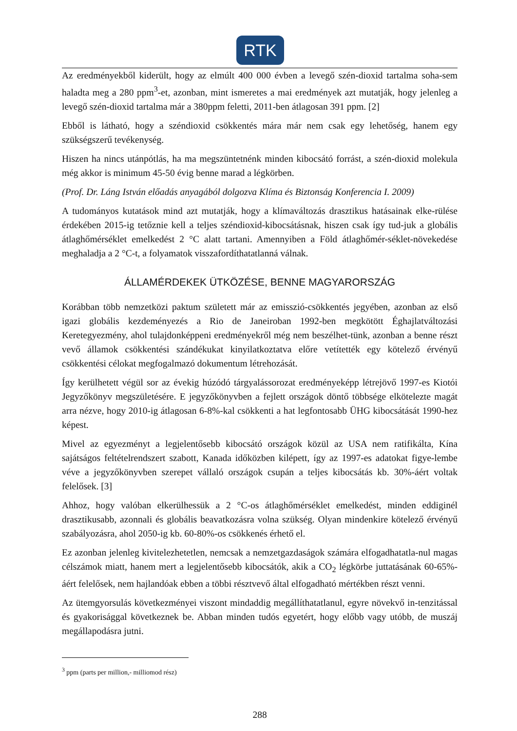RTK
Az eredményekből kiderült, hogy az elmúlt 400 000 évben a levegő szén-dioxid tartalma soha-sem haladta meg a 280 ppm<sup>3</sup>-et, azonban, mint ismeretes a mai eredmények azt mutatják, hogy jelenleg a levegő szén-dioxid tartalma már a 380ppm feletti, 2011-ben átlagosan 391 ppm. [2]
Ebből is látható, hogy a széndioxid csökkentés mára már nem csak egy lehetőség, hanem egy szükségszerű tevékenység.
Hiszen ha nincs utánpótlás, ha ma megszüntetnénk minden kibocsátó forrást, a szén-dioxid molekula még akkor is minimum 45-50 évig benne marad a légkörben.
(Prof. Dr. Láng István előadás anyagából dolgozva Klíma és Biztonság Konferencia I. 2009)
A tudományos kutatások mind azt mutatják, hogy a klímaváltozás drasztikus hatásainak elke-rülése érdekében 2015-ig tetőznie kell a teljes széndioxid-kibocsátásnak, hiszen csak így tud-juk a globális átlaghőmérséklet emelkedést 2 °C alatt tartani. Amennyiben a Föld átlaghőmér-séklet-növekedése meghaladja a 2 °C-t, a folyamatok visszafordíthatatlanná válnak.
ÁLLAMÉRDEKEK ÜTKÖZÉSE, BENNE MAGYARORSZÁG
Korábban több nemzetközi paktum született már az emisszió-csökkentés jegyében, azonban az első igazi globális kezdeményezés a Rio de Janeiroban 1992-ben megkötött Éghajlatváltozási Keretegyezmény, ahol tulajdonképpeni eredményekről még nem beszélhet-tünk, azonban a benne részt vevő államok csökkentési szándékukat kinyilatkoztatva előre vetítették egy kötelező érvényű csökkentési célokat megfogalmazó dokumentum létrehozását.
Így kerülhetett végül sor az évekig húzódó tárgyalássorozat eredményeképp létrejövő 1997-es Kiotói Jegyzőkönyv megszületésére. E jegyzőkönyvben a fejlett országok döntő többsége elkötelezte magát arra nézve, hogy 2010-ig átlagosan 6-8%-kal csökkenti a hat legfontosabb ÜHG kibocsátását 1990-hez képest.
Mivel az egyezményt a legjelentősebb kibocsátó országok közül az USA nem ratifikálta, Kína sajátságos feltételrendszert szabott, Kanada időközben kilépett, így az 1997-es adatokat figye-lembe véve a jegyzőkönyvben szerepet vállaló országok csupán a teljes kibocsátás kb. 30%-áért voltak felelősek. [3]
Ahhoz, hogy valóban elkerülhessük a 2 °C-os átlaghőmérséklet emelkedést, minden eddiginél drasztikusabb, azonnali és globális beavatkozásra volna szükség. Olyan mindenkire kötelező érvényű szabályozásra, ahol 2050-ig kb. 60-80%-os csökkenés érhető el.
Ez azonban jelenleg kivitelezhetetlen, nemcsak a nemzetgazdaságok számára elfogadhatatla-nul magas célszámok miatt, hanem mert a legjelentősebb kibocsátók, akik a CO<sub>2</sub> légkörbe juttatásának 60-65%-áért felelősek, nem hajlandóak ebben a többi résztvevő által elfogadható mértékben részt venni.
Az ütemgyorsulás következményei viszont mindaddig megállíthatatlanul, egyre növekvő in-tenzitással és gyakorisággal következnek be. Abban minden tudós egyetért, hogy előbb vagy utóbb, de muszáj megállapodásra jutni.
<sup>3</sup> ppm (parts per million,- milliomod rész)
288